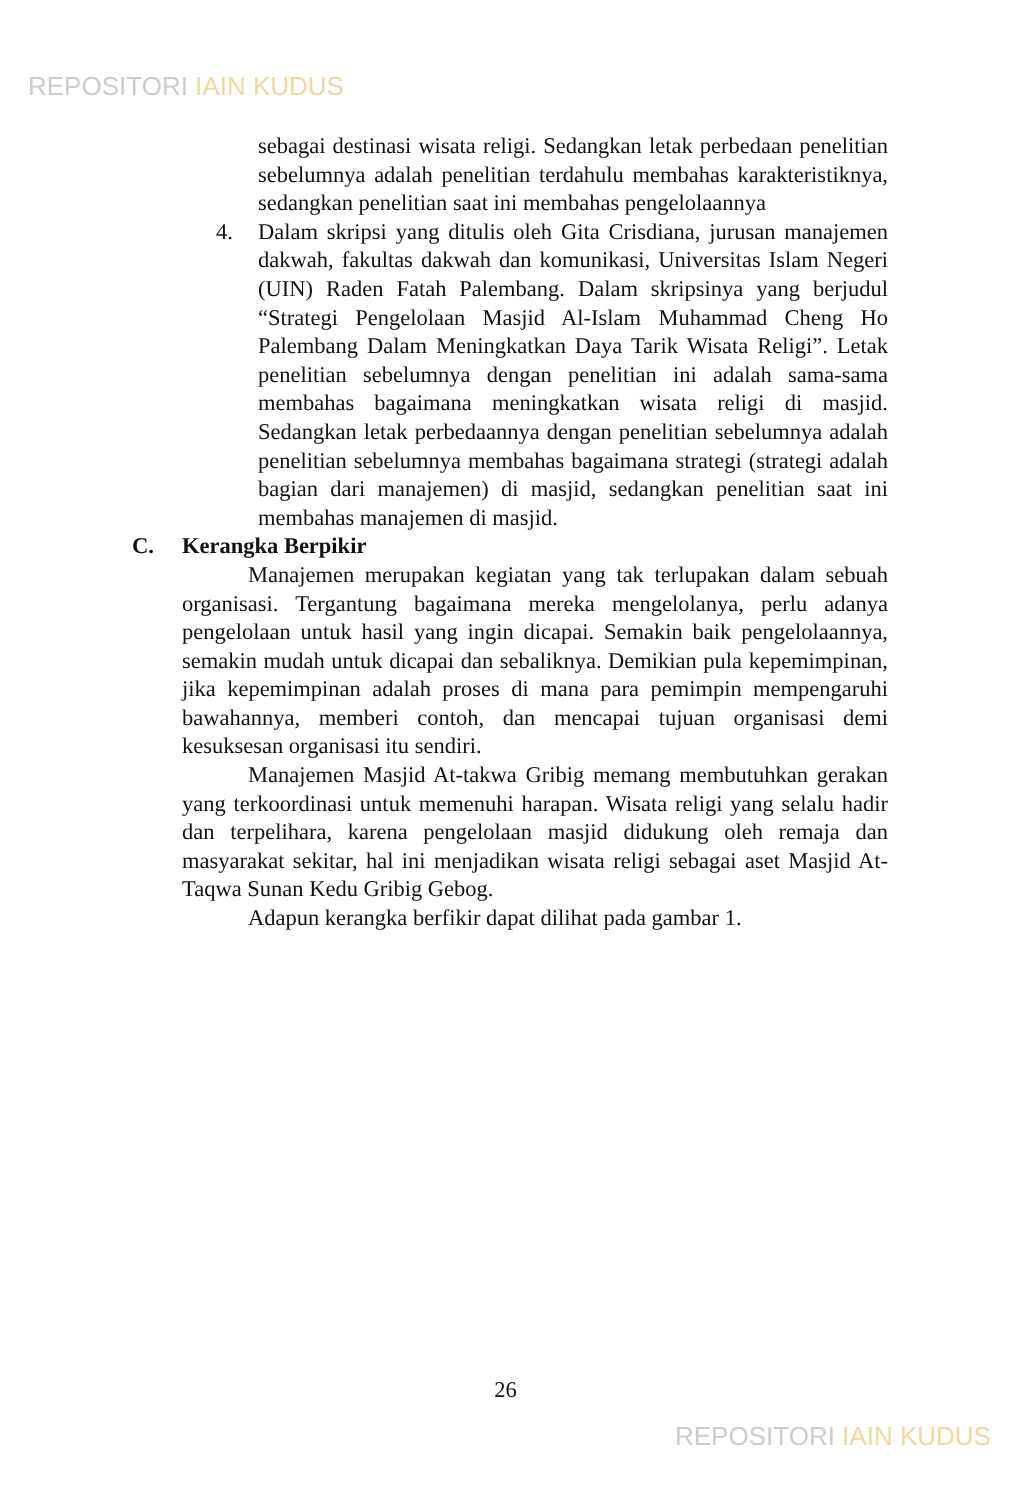REPOSITORI IAIN KUDUS
sebagai destinasi wisata religi. Sedangkan letak perbedaan penelitian sebelumnya adalah penelitian terdahulu membahas karakteristiknya, sedangkan penelitian saat ini membahas pengelolaannya
4.
Dalam skripsi yang ditulis oleh Gita Crisdiana, jurusan manajemen dakwah, fakultas dakwah dan komunikasi, Universitas Islam Negeri (UIN) Raden Fatah Palembang. Dalam skripsinya yang berjudul “Strategi Pengelolaan Masjid Al-Islam Muhammad Cheng Ho Palembang Dalam Meningkatkan Daya Tarik Wisata Religi”. Letak penelitian sebelumnya dengan penelitian ini adalah sama-sama membahas bagaimana meningkatkan wisata religi di masjid. Sedangkan letak perbedaannya dengan penelitian sebelumnya adalah penelitian sebelumnya membahas bagaimana strategi (strategi adalah bagian dari manajemen) di masjid, sedangkan penelitian saat ini membahas manajemen di masjid.
C. Kerangka Berpikir
Manajemen merupakan kegiatan yang tak terlupakan dalam sebuah organisasi. Tergantung bagaimana mereka mengelolanya, perlu adanya pengelolaan untuk hasil yang ingin dicapai. Semakin baik pengelolaannya, semakin mudah untuk dicapai dan sebaliknya. Demikian pula kepemimpinan, jika kepemimpinan adalah proses di mana para pemimpin mempengaruhi bawahannya, memberi contoh, dan mencapai tujuan organisasi demi kesuksesan organisasi itu sendiri.
Manajemen Masjid At-takwa Gribig memang membutuhkan gerakan yang terkoordinasi untuk memenuhi harapan. Wisata religi yang selalu hadir dan terpelihara, karena pengelolaan masjid didukung oleh remaja dan masyarakat sekitar, hal ini menjadikan wisata religi sebagai aset Masjid At-Taqwa Sunan Kedu Gribig Gebog.
Adapun kerangka berfikir dapat dilihat pada gambar 1.
26
REPOSITORI IAIN KUDUS